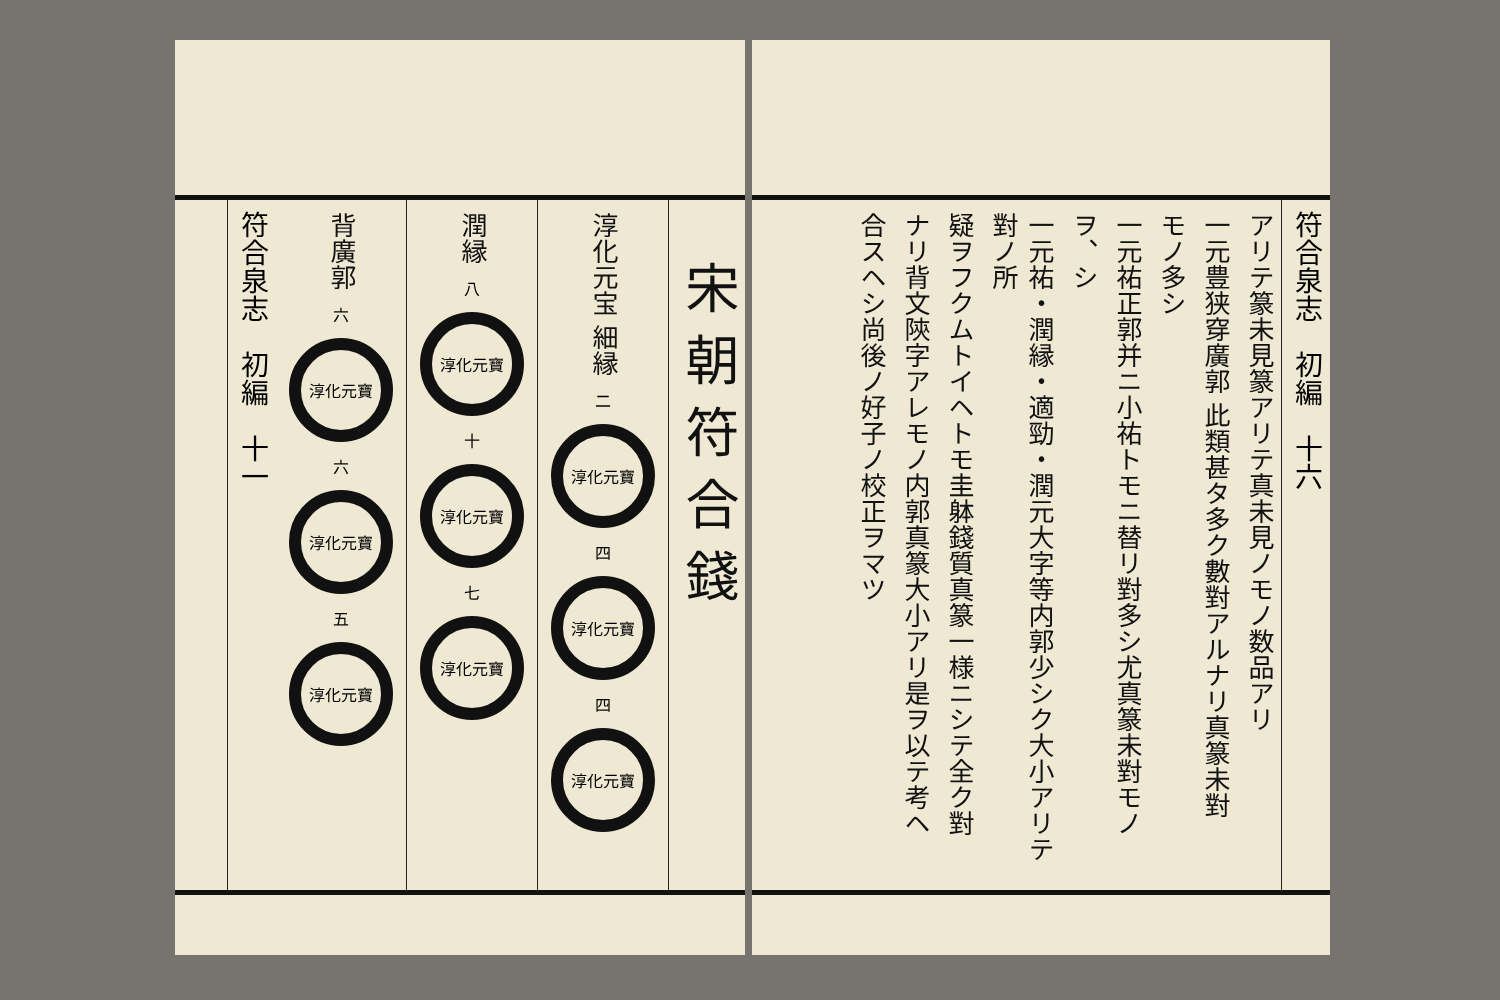符合泉志　初編　十六
アリテ篆未見篆アリテ真未見ノモノ数品アリ
一元豊狭穿廣郭 此類甚タ多ク數對アルナリ真篆未對
モノ多シ
一元祐正郭并ニ小祐トモニ替リ對多シ尤真篆未對モノ
ヲ、シ
一元祐・潤縁・適勁・潤元大字等内郭少シク大小アリテ對ノ所
疑ヲフクムトイヘトモ圭躰錢質真篆一様ニシテ全ク對
ナリ背文陝字アレモノ内郭真篆大小アリ是ヲ以テ考ヘ
合スヘシ尚後ノ好子ノ校正ヲマツ
宋朝符合錢
淳化元宝 細縁
二
淳化元寶
四
淳化元寶
四
淳化元寶
潤縁
八
淳化元寶
十
淳化元寶
七
淳化元寶
背廣郭
六
淳化元寶
六
淳化元寶
五
淳化元寶
符合泉志　初編　十一